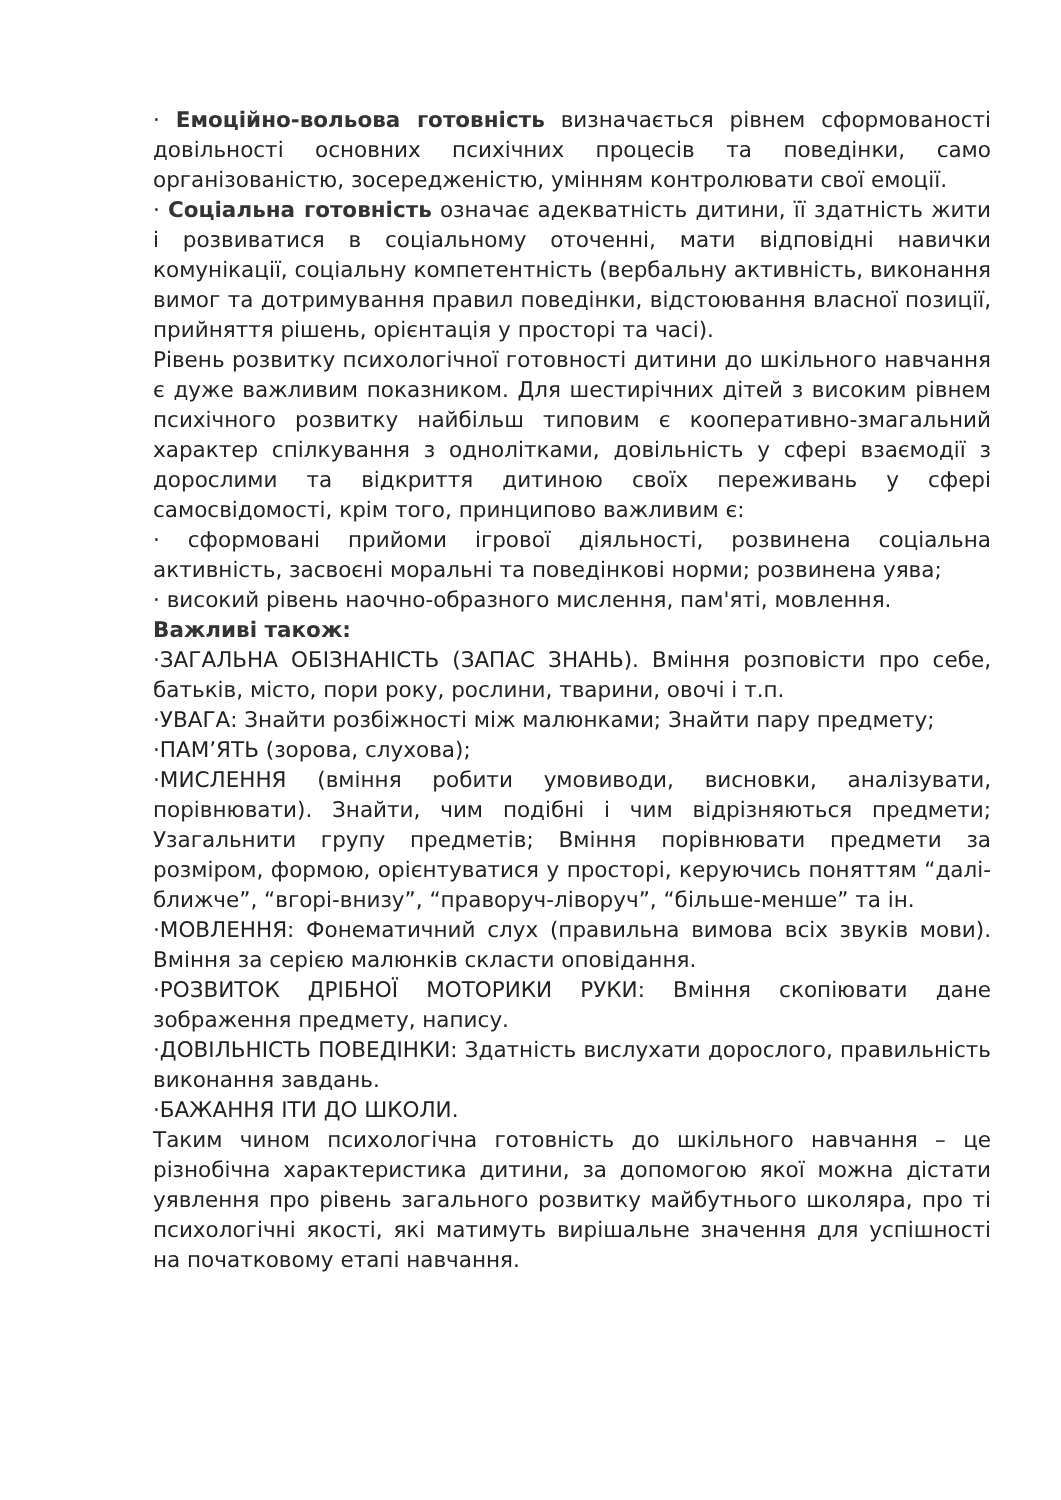· Емоційно-вольова готовність визначається рівнем сформованості довільності основних психічних процесів та поведінки, само організованістю, зосередженістю, умінням контролювати свої емоції.
· Соціальна готовність означає адекватність дитини, її здатність жити і розвиватися в соціальному оточенні, мати відповідні навички комунікації, соціальну компетентність (вербальну активність, виконання вимог та дотримування правил поведінки, відстоювання власної позиції, прийняття рішень, орієнтація у просторі та часі).
Рівень розвитку психологічної готовності дитини до шкільного навчання є дуже важливим показником. Для шестирічних дітей з високим рівнем психічного розвитку найбільш типовим є кооперативно-змагальний характер спілкування з однолітками, довільність у сфері взаємодії з дорослими та відкриття дитиною своїх переживань у сфері самосвідомості, крім того, принципово важливим є:
· сформовані прийоми ігрової діяльності, розвинена соціальна активність, засвоєні моральні та поведінкові норми; розвинена уява;
· високий рівень наочно-образного мислення, пам'яті, мовлення.
Важливі також:
·ЗАГАЛЬНА ОБІЗНАНІСТЬ (ЗАПАС ЗНАНЬ). Вміння розповісти про себе, батьків, місто, пори року, рослини, тварини, овочі і т.п.
·УВАГА: Знайти розбіжності між малюнками; Знайти пару предмету;
·ПАМ’ЯТЬ (зорова, слухова);
·МИСЛЕННЯ (вміння робити умовиводи, висновки, аналізувати, порівнювати). Знайти, чим подібні і чим відрізняються предмети; Узагальнити групу предметів; Вміння порівнювати предмети за розміром, формою, орієнтуватися у просторі, керуючись поняттям “далі-ближче”, “вгорі-внизу”, “праворуч-ліворуч”, “більше-менше” та ін.
·МОВЛЕННЯ: Фонематичний слух (правильна вимова всіх звуків мови). Вміння за серією малюнків скласти оповідання.
·РОЗВИТОК ДРІБНОЇ МОТОРИКИ РУКИ: Вміння скопіювати дане зображення предмету, напису.
·ДОВІЛЬНІСТЬ ПОВЕДІНКИ: Здатність вислухати дорослого, правильність виконання завдань.
·БАЖАННЯ ІТИ ДО ШКОЛИ.
Таким чином психологічна готовність до шкільного навчання – це різнобічна характеристика дитини, за допомогою якої можна дістати уявлення про рівень загального розвитку майбутнього школяра, про ті психологічні якості, які матимуть вирішальне значення для успішності на початковому етапі навчання.